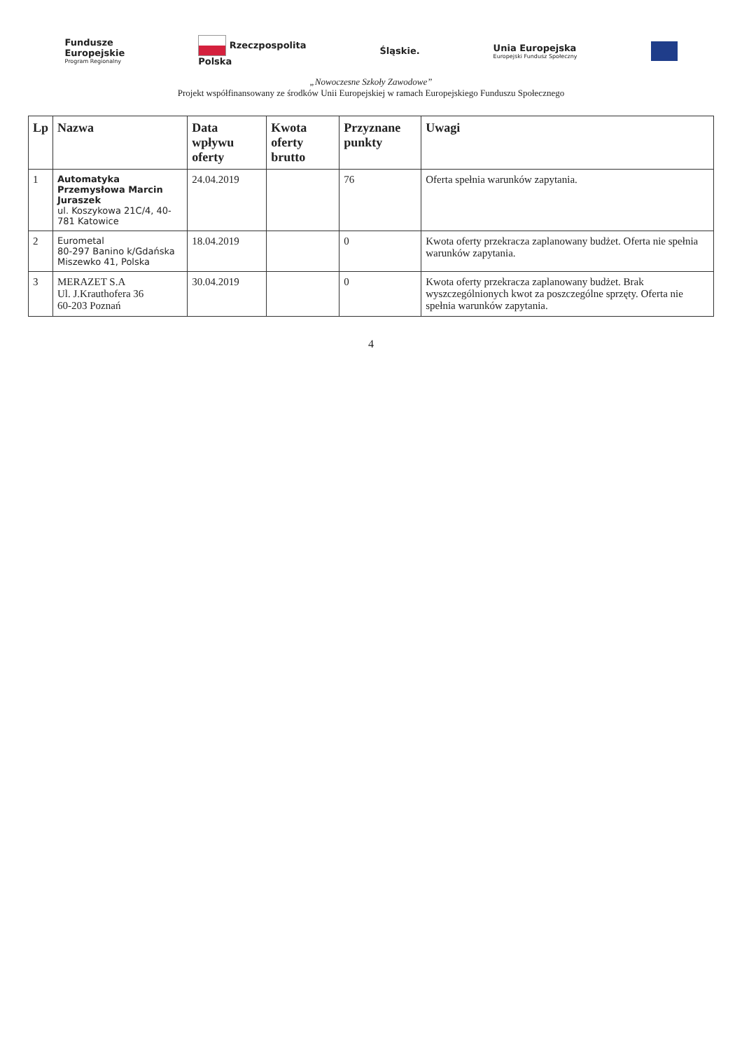Fundusze
Europejskie
Program Regionalny
Rzeczpospolita
Polska
Śląskie.
Unia Europejska
Europejski Fundusz Społeczny
„Nowoczesne Szkoły Zawodowe”
Projekt współfinansowany ze środków Unii Europejskiej w ramach Europejskiego Funduszu Społecznego
| Lp | Nazwa | Data wpływu oferty | Kwota oferty brutto | Przyznane punkty | Uwagi |
| --- | --- | --- | --- | --- | --- |
| 1 | Automatyka Przemysłowa Marcin Juraszek ul. Koszykowa 21C/4, 40-781 Katowice | 24.04.2019 | | 76 | Oferta spełnia warunków zapytania. |
| 2 | Eurometal 80-297 Banino k/Gdańska Miszewko 41, Polska | 18.04.2019 | | 0 | Kwota oferty przekracza zaplanowany budżet. Oferta nie spełnia warunków zapytania. |
| 3 | MERAZET S.A Ul. J.Krauthofera 36 60-203 Poznań | 30.04.2019 | | 0 | Kwota oferty przekracza zaplanowany budżet. Brak wyszczególnionych kwot za poszczególne sprzęty. Oferta nie spełnia warunków zapytania. |
4